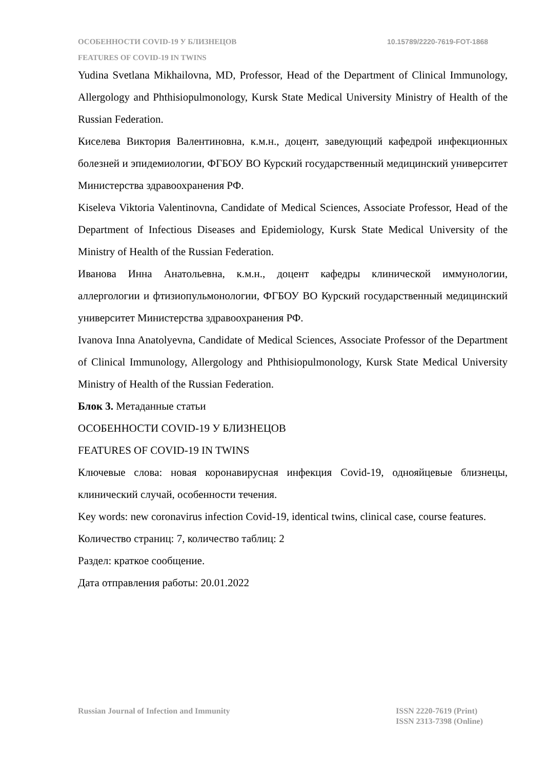ОСОБЕННОСТИ COVID-19 У БЛИЗНЕЦОВ
10.15789/2220-7619-FOT-1868
FEATURES OF COVID-19 IN TWINS
Yudina Svetlana Mikhailovna, MD, Professor, Head of the Department of Clinical Immunology, Allergology and Phthisiopulmonology, Kursk State Medical University Ministry of Health of the Russian Federation.
Киселева Виктория Валентиновна, к.м.н., доцент, заведующий кафедрой инфекционных болезней и эпидемиологии, ФГБОУ ВО Курский государственный медицинский университет Министерства здравоохранения РФ.
Kiseleva Viktoria Valentinovna, Candidate of Medical Sciences, Associate Professor, Head of the Department of Infectious Diseases and Epidemiology, Kursk State Medical University of the Ministry of Health of the Russian Federation.
Иванова Инна Анатольевна, к.м.н., доцент кафедры клинической иммунологии, аллергологии и фтизиопульмонологии, ФГБОУ ВО Курский государственный медицинский университет Министерства здравоохранения РФ.
Ivanova Inna Anatolyevna, Candidate of Medical Sciences, Associate Professor of the Department of Clinical Immunology, Allergology and Phthisiopulmonology, Kursk State Medical University Ministry of Health of the Russian Federation.
Блок 3. Метаданные статьи
ОСОБЕННОСТИ COVID-19 У БЛИЗНЕЦОВ
FEATURES OF COVID-19 IN TWINS
Ключевые слова: новая коронавирусная инфекция Covid-19, однояйцевые близнецы, клинический случай, особенности течения.
Key words: new coronavirus infection Covid-19, identical twins, clinical case, course features.
Количество страниц: 7, количество таблиц: 2
Раздел: краткое сообщение.
Дата отправления работы: 20.01.2022
Russian Journal of Infection and Immunity
ISSN 2220-7619 (Print)
ISSN 2313-7398 (Online)